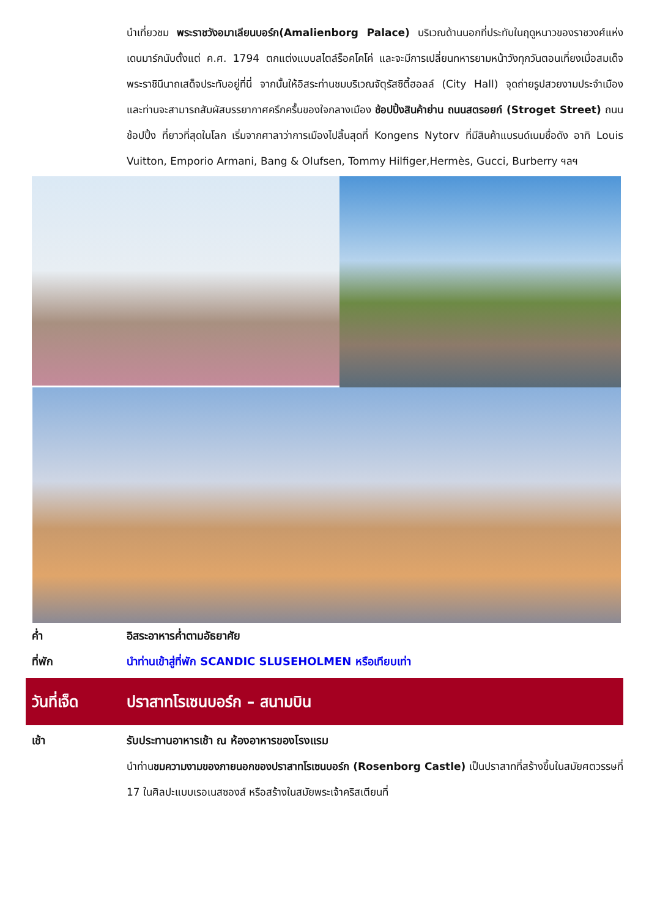นำเที่ยวชม พระราชวังอมาเลียนบอร์ก(Amalienborg Palace) บริเวณด้านนอกที่ประทับในฤดูหนาวของราชวงศ์แห่งเดนมาร์กนับตั้งแต่ ค.ศ. 1794 ตกแต่งแบบสไตล์ร็อคโคโค่ และจะมีการเปลี่ยนทหารยามหน้าวังทุกวันตอนเที่ยงเมื่อสมเด็จพระราชินีนาถเสด็จประทับอยู่ที่นี่ จากนั้นให้อิสระท่านชมบริเวณจัตุรัสซิตี้ฮอลล์ (City Hall) จุดถ่ายรูปสวยงามประจำเมือง และท่านจะสามารถสัมผัสบรรยากาศครึกครื้นของใจกลางเมือง ช้อปปิ้งสินค้าย่าน ถนนสตรอยก์ (Stroget Street) ถนนช้อปปิ้ง ที่ยาวที่สุดในโลก เริ่มจากศาลาว่าการเมืองไปสิ้นสุดที่ Kongens Nytorv ที่มีสินค้าแบรนด์เนมชื่อดัง อาทิ Louis Vuitton, Emporio Armani, Bang & Olufsen, Tommy Hilfiger,Hermès, Gucci, Burberry ฯลฯ
ค่ำ อิสระอาหารค่ำตามอัธยาศัย
ที่พัก นำท่านเข้าสู่ที่พัก SCANDIC SLUSEHOLMEN หรือเทียบเท่า
วันที่เจ็ด ปราสาทโรเซนบอร์ก – สนามบิน
เช้า รับประทานอาหารเช้า ณ ห้องอาหารของโรงแรม
นำท่านชมความงามของภายนอกของปราสาทโรเซนบอร์ก (Rosenborg Castle) เป็นปราสาทที่สร้างขึ้นในสมัยศตวรรษที่ 17 ในศิลปะแบบเรอเนสซองส์ หรือสร้างในสมัยพระเจ้าคริสเตียนที่